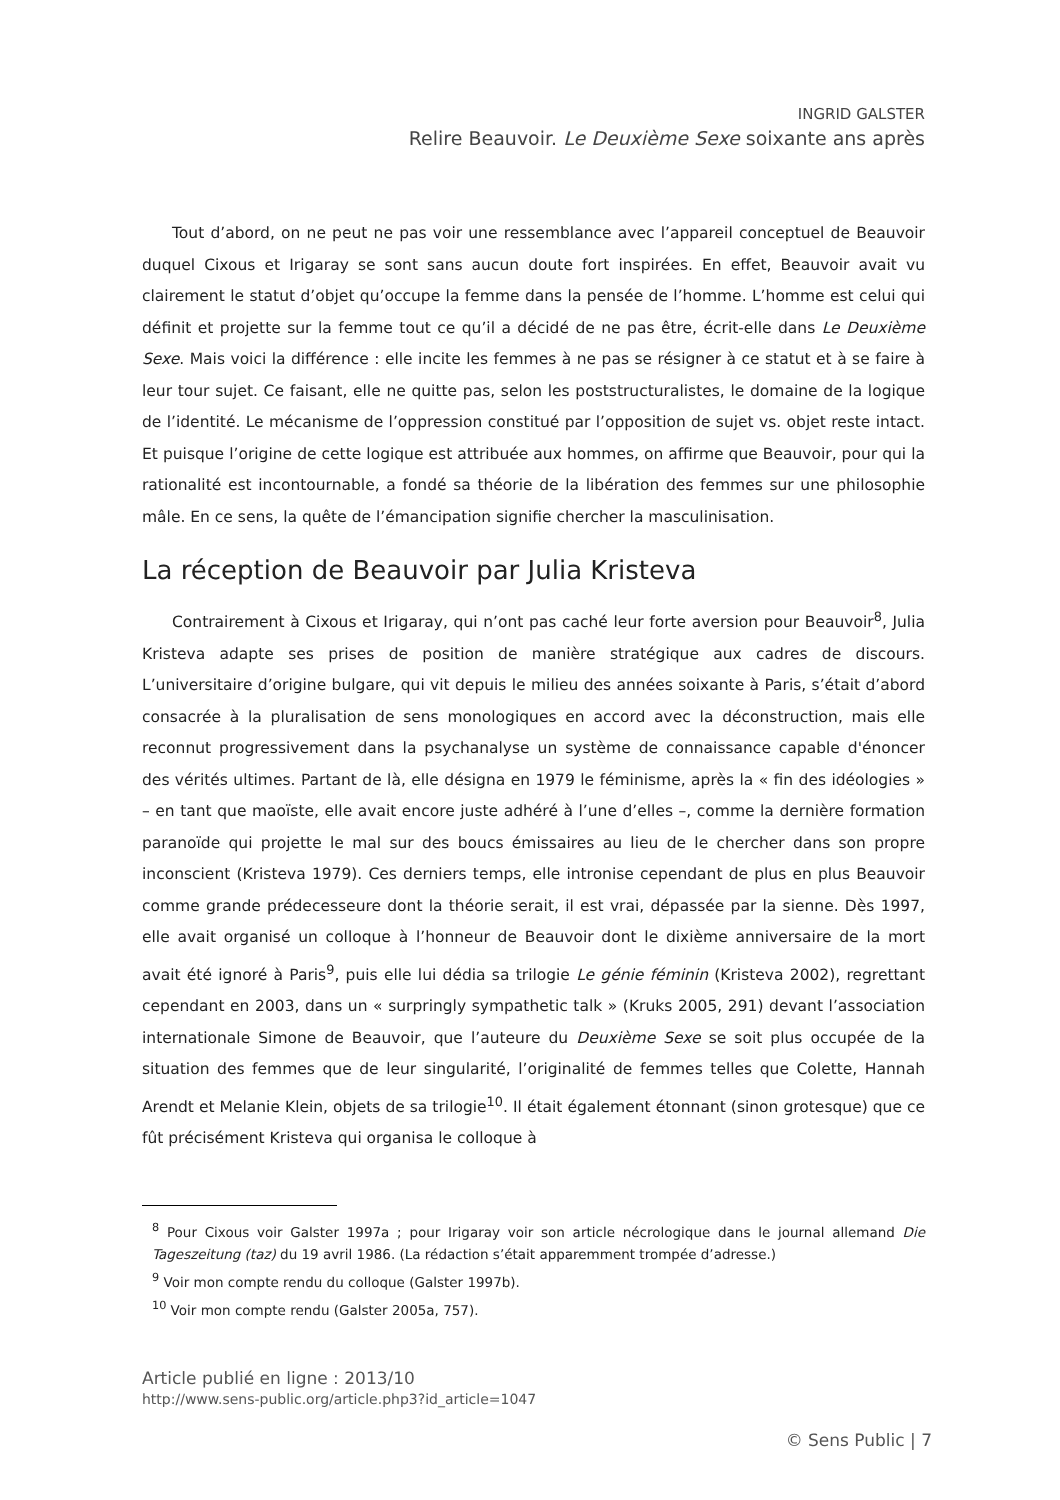INGRID GALSTER
Relire Beauvoir. Le Deuxième Sexe soixante ans après
Tout d’abord, on ne peut ne pas voir une ressemblance avec l’appareil conceptuel de Beauvoir duquel Cixous et Irigaray se sont sans aucun doute fort inspirées. En effet, Beauvoir avait vu clairement le statut d’objet qu’occupe la femme dans la pensée de l’homme. L’homme est celui qui définit et projette sur la femme tout ce qu’il a décidé de ne pas être, écrit-elle dans Le Deuxième Sexe. Mais voici la différence : elle incite les femmes à ne pas se résigner à ce statut et à se faire à leur tour sujet. Ce faisant, elle ne quitte pas, selon les poststructuralistes, le domaine de la logique de l’identité. Le mécanisme de l’oppression constitué par l’opposition de sujet vs. objet reste intact. Et puisque l’origine de cette logique est attribuée aux hommes, on affirme que Beauvoir, pour qui la rationalité est incontournable, a fondé sa théorie de la libération des femmes sur une philosophie mâle. En ce sens, la quête de l’émancipation signifie chercher la masculinisation.
La réception de Beauvoir par Julia Kristeva
Contrairement à Cixous et Irigaray, qui n’ont pas caché leur forte aversion pour Beauvoir<sup>8</sup>, Julia Kristeva adapte ses prises de position de manière stratégique aux cadres de discours. L’universitaire d’origine bulgare, qui vit depuis le milieu des années soixante à Paris, s’était d’abord consacrée à la pluralisation de sens monologiques en accord avec la déconstruction, mais elle reconnut progressivement dans la psychanalyse un système de connaissance capable d'énoncer des vérités ultimes. Partant de là, elle désigna en 1979 le féminisme, après la « fin des idéologies » – en tant que maoïste, elle avait encore juste adhéré à l’une d’elles –, comme la dernière formation paranoïde qui projette le mal sur des boucs émissaires au lieu de le chercher dans son propre inconscient (Kristeva 1979). Ces derniers temps, elle intronise cependant de plus en plus Beauvoir comme grande prédecesseure dont la théorie serait, il est vrai, dépassée par la sienne. Dès 1997, elle avait organisé un colloque à l’honneur de Beauvoir dont le dixième anniversaire de la mort avait été ignoré à Paris<sup>9</sup>, puis elle lui dédia sa trilogie Le génie féminin (Kristeva 2002), regrettant cependant en 2003, dans un « surpringly sympathetic talk » (Kruks 2005, 291) devant l’association internationale Simone de Beauvoir, que l’auteure du Deuxième Sexe se soit plus occupée de la situation des femmes que de leur singularité, l’originalité de femmes telles que Colette, Hannah Arendt et Melanie Klein, objets de sa trilogie<sup>10</sup>. Il était également étonnant (sinon grotesque) que ce fût précisément Kristeva qui organisa le colloque à
<sup>8</sup> Pour Cixous voir Galster 1997a ; pour Irigaray voir son article nécrologique dans le journal allemand Die Tageszeitung (taz) du 19 avril 1986. (La rédaction s’était apparemment trompée d’adresse.)
<sup>9</sup> Voir mon compte rendu du colloque (Galster 1997b).
<sup>10</sup> Voir mon compte rendu (Galster 2005a, 757).
Article publié en ligne : 2013/10
http://www.sens-public.org/article.php3?id_article=1047
© Sens Public | 7